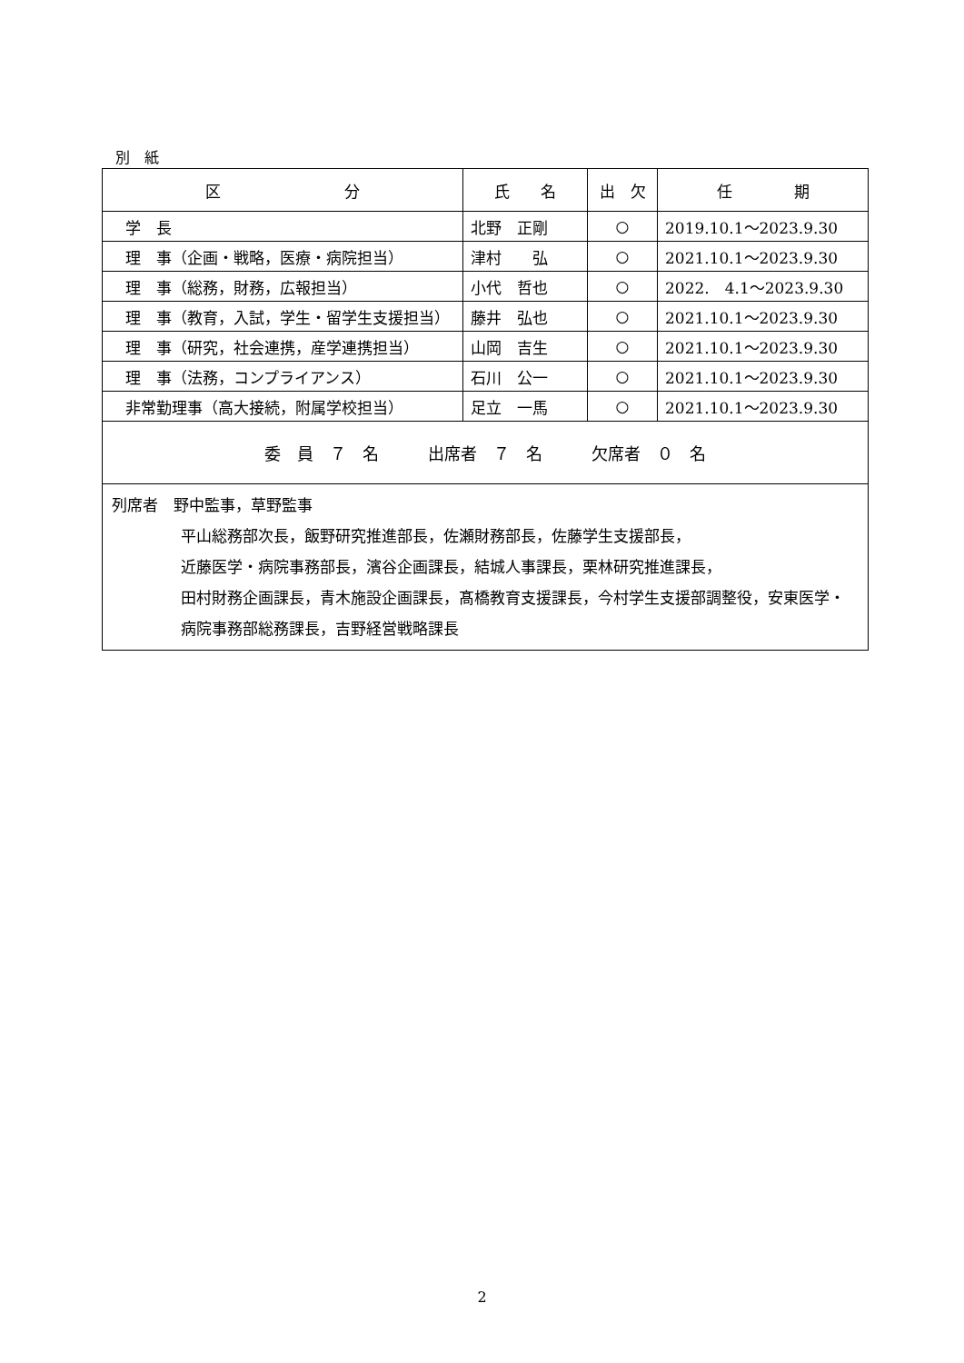別　紙
| 区 分 | 氏 名 | 出 欠 | 任 期 |
| --- | --- | --- | --- |
| 学 長 | 北野 正剛 | ○ | 2019.10.1～2023.9.30 |
| 理 事（企画・戦略，医療・病院担当） | 津村 弘 | ○ | 2021.10.1～2023.9.30 |
| 理 事（総務，財務，広報担当） | 小代 哲也 | ○ | 2022. 4.1～2023.9.30 |
| 理 事（教育，入試，学生・留学生支援担当） | 藤井 弘也 | ○ | 2021.10.1～2023.9.30 |
| 理 事（研究，社会連携，産学連携担当） | 山岡 吉生 | ○ | 2021.10.1～2023.9.30 |
| 理 事（法務，コンプライアンス） | 石川 公一 | ○ | 2021.10.1～2023.9.30 |
| 非常勤理事（高大接続，附属学校担当） | 足立 一馬 | ○ | 2021.10.1～2023.9.30 |
| 委 員 ７ 名 出席者 ７ 名 欠席者 ０ 名 | | | |
| 列席者 野中監事，草野監事 平山総務部次長，飯野研究推進部長，佐瀬財務部長，佐藤学生支援部長， 近藤医学・病院事務部長，濱谷企画課長，結城人事課長，栗林研究推進課長， 田村財務企画課長，青木施設企画課長，髙橋教育支援課長，今村学生支援部調整役，安東医学・病院事務部総務課長，吉野経営戦略課長 | | | |
2